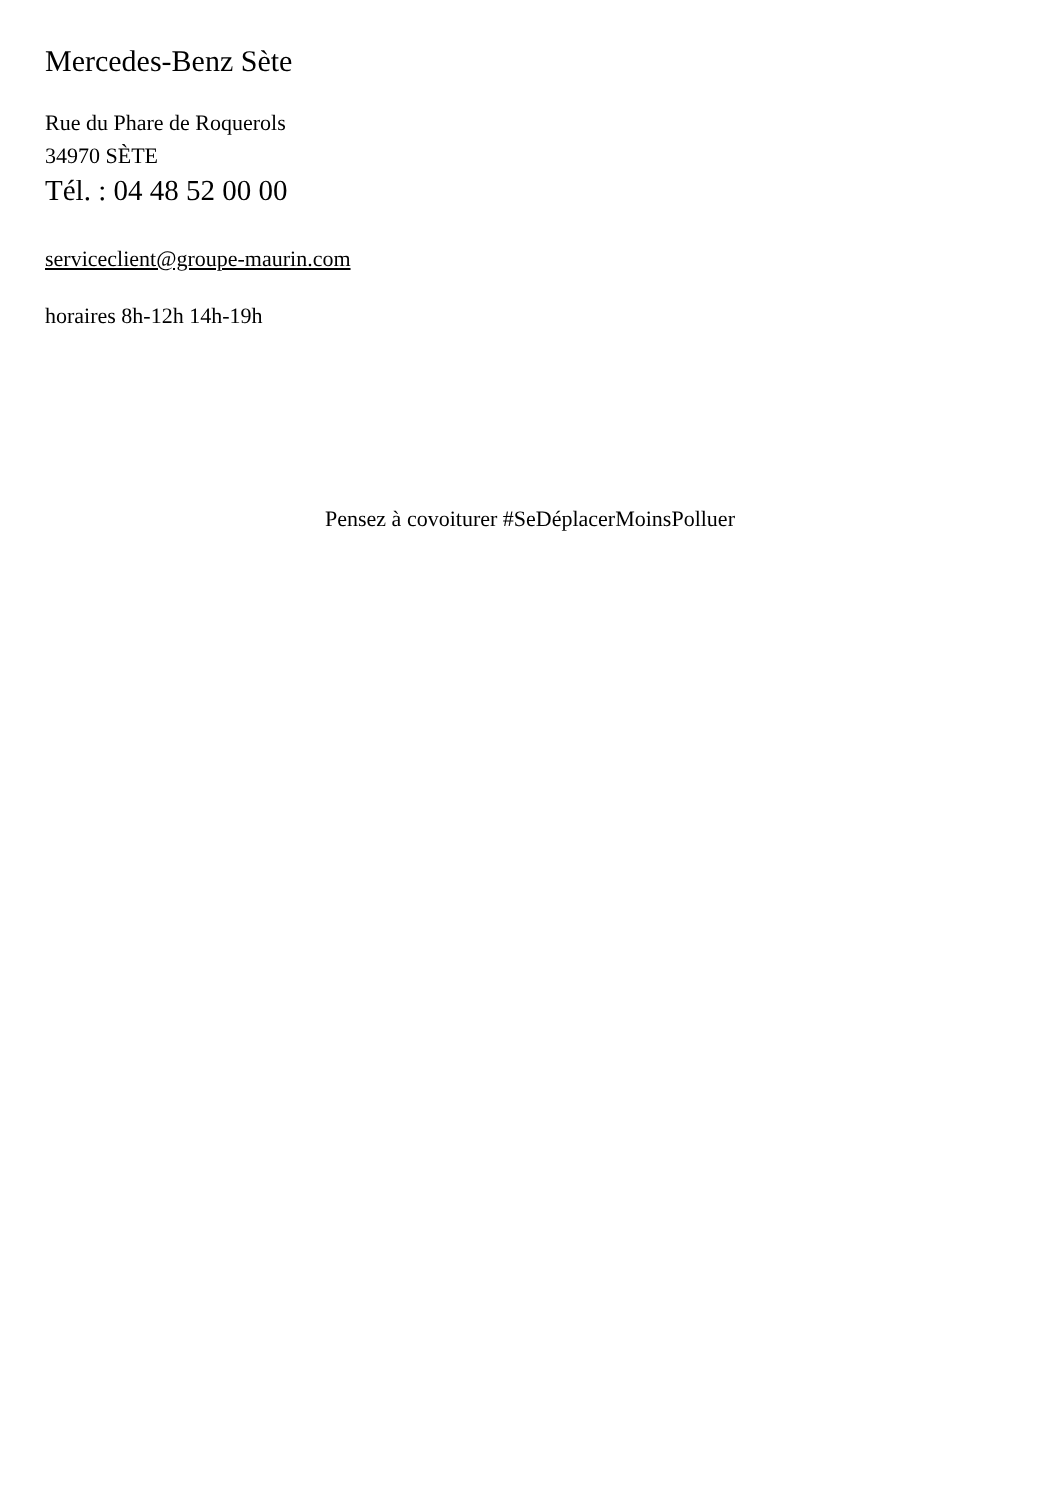Mercedes-Benz Sète
Rue du Phare de Roquerols
34970 SÈTE
Tél. : 04 48 52 00 00
serviceclient@groupe-maurin.com
horaires 8h-12h 14h-19h
Pensez à covoiturer #SeDéplacerMoinsPolluer